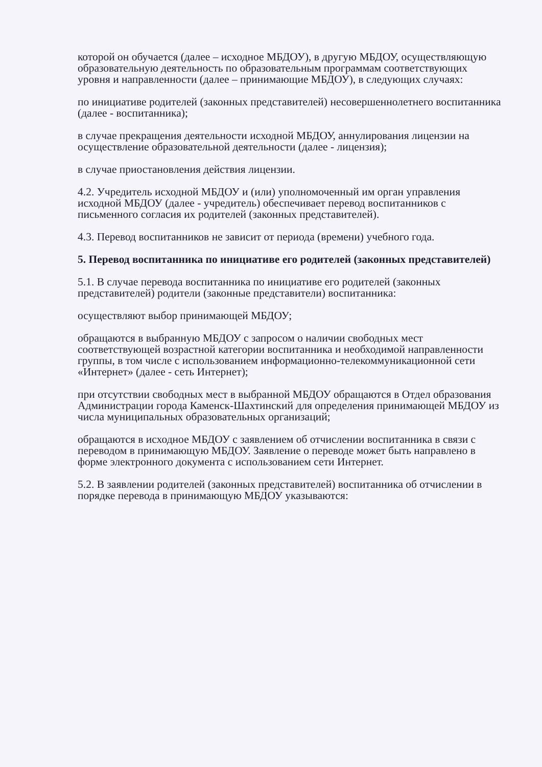которой он обучается (далее – исходное МБДОУ), в другую МБДОУ, осуществляющую образовательную деятельность по образовательным программам соответствующих уровня и направленности (далее – принимающие МБДОУ), в следующих случаях:
по инициативе родителей (законных представителей) несовершеннолетнего воспитанника (далее - воспитанника);
в случае прекращения деятельности исходной МБДОУ, аннулирования лицензии на осуществление образовательной деятельности (далее - лицензия);
в случае приостановления действия лицензии.
4.2. Учредитель исходной МБДОУ и (или) уполномоченный им орган управления исходной МБДОУ (далее - учредитель) обеспечивает перевод воспитанников с письменного согласия их родителей (законных представителей).
4.3. Перевод воспитанников не зависит от периода (времени) учебного года.
5. Перевод воспитанника по инициативе его родителей (законных представителей)
5.1. В случае перевода воспитанника по инициативе его родителей (законных представителей) родители (законные представители) воспитанника:
осуществляют выбор принимающей МБДОУ;
обращаются в выбранную МБДОУ с запросом о наличии свободных мест соответствующей возрастной категории воспитанника и необходимой направленности группы, в том числе с использованием информационно-телекоммуникационной сети «Интернет» (далее - сеть Интернет);
при отсутствии свободных мест в выбранной МБДОУ обращаются в Отдел образования Администрации города Каменск-Шахтинский для определения принимающей МБДОУ из числа муниципальных образовательных организаций;
обращаются в исходное МБДОУ с заявлением об отчислении воспитанника в связи с переводом в принимающую МБДОУ. Заявление о переводе может быть направлено в форме электронного документа с использованием сети Интернет.
5.2. В заявлении родителей (законных представителей) воспитанника об отчислении в порядке перевода в принимающую МБДОУ указываются: